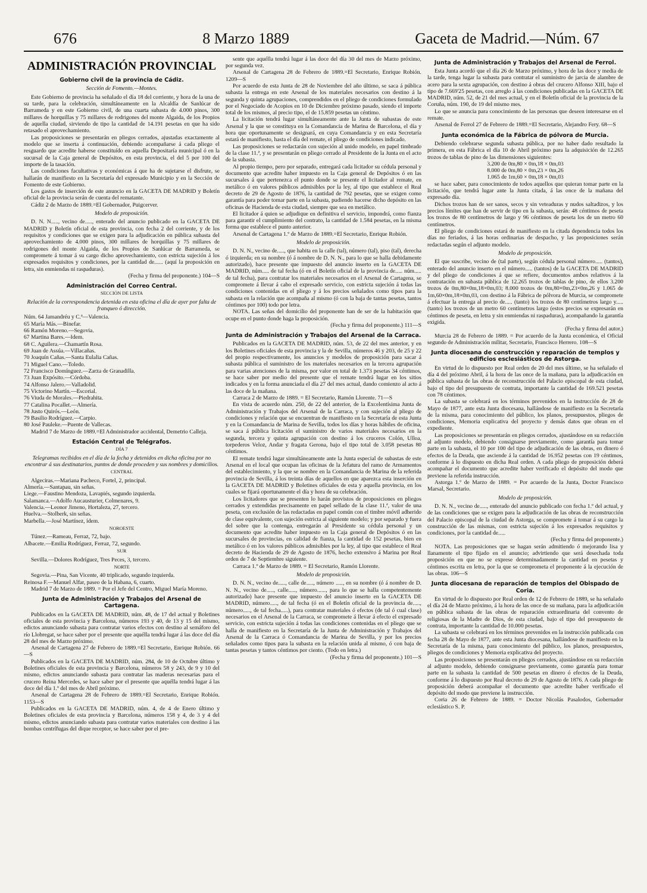676 8 Marzo 1889 Gaceta de Madrid.—Núm. 67
ADMINISTRACIÓN PROVINCIAL
Gobierno civil de la provincia de Cádiz.
Sección de Fomento.—Montes.
Este Gobierno de provincia ha señalado el día 18 del corriente, y hora de la una de su tarde, para la celebración, simultáneamente en la Alcaldía de Sanlúcar de Barrameda y en este Gobierno civil, de una cuarta subasta de 4.000 pinos, 300 millares de horquillas y 75 millares de rodrigones del monte Algaida, de los Propios de aquella ciudad, sirviendo de tipo la cantidad de 14.191 pesetas en que ha sido retasado el aprovechamiento.
Las proposiciones se presentarán en pliegos cerrados, ajustadas exactamente al modelo que se inserta á continuación, debiendo acompañarse á cada pliego el resguardo que acredite haberse constituído en aquella Depositaría municipal ó en la sucursal de la Caja general de Depósitos, en esta provincia, el del 5 por 100 del importe de la tasación.
Las condiciones facultativas y económicas á que ha de sujetarse el disfrute, se hallarán de manifiesto en la Secretaría del expresado Municipio y en la Sección de Fomento de este Gobierno.
Los gastos de inserción de este anuncio en la GACETA DE MADRID y Boletín oficial de la provincia serán de cuenta del rematante.
Cádiz 2 de Marzo de 1889.=El Gobernador, Puigcerver.
Modelo de proposición.
D. N. N....., vecino de....., enterado del anuncio publicado en la GACETA DE MADRID y Boletín oficial de esta provincia, con fecha 2 del corriente, y de los requisitos y condiciones que se exigen para la adjudicación en pública subasta del aprovechamiento de 4.000 pinos, 300 millares de horquillas y 75 millares de rodrigones del monte Algaida, de los Propios de Sanlúcar de Barrameda, se compromete á tomar á su cargo dicho aprovechamiento, con estricta sujeción á los expresados requisitos y condiciones, por la cantidad de...... (aquí la proposición en letra, sin enmiendas ni raspaduras).
(Fecha y firma del proponente.) 104—S
Administración del Correo Central.
SECCIÓN DE LISTA
Relación de la correspondencia detenida en esta oficina el día de ayer por falta de franqueo ó dirección.
Núm. 64 Jamandréu y C.ª—Valencia.
65 María Más.—Binefar.
66 Ramón Moreno.—Segovia.
67 Martina Bares.—Idem.
68 C. Aguilera.—Chamartín Rosa.
69 Juan de Assúa.—Villacañas.
70 Joaquín Cañas.—Santa Eulalia Cañas.
71 Miguel Cano.—Toledo.
72 Francisco Domínguez.—Zarza de Granadilla.
73 Juan Expósito.—Córdoba.
74 Alfonso Jalero.—Valladolid.
75 Victorino Martín.—Escorial.
76 Viuda de Morales.—Piedrahita.
77 Catalina Pocallet.—Almería.
78 Justo Quirós.—León.
79 Basilio Rodríguez.—Carpio.
80 José Pauleke.—Puente de Vallecas.
Madrid 7 de Marzo de 1889.=El Administrador accidental, Demetrio Calleja.
Estación Central de Telégrafos.
DÍA 7
Telegramas recibidos en el día de la fecha y detenidos en dicha oficina por no encontrar á sus destinatarios, puntos de donde proceden y sus nombres y domicilios.
CENTRAL
Algeciras.—Mariana Pacheco, Fortel, 2, principal.
Almería.—Santapau, sin señas.
Liege.—Faustino Mendoza, Lavapiés, segundo izquierda.
Salamanca.—Adolfo Aucausturier, Colmenares, 9.
Valencia.—Leonor Jimeno, Hortaleza, 27, tercero.
Huelva.—Stolberk, sin señas.
Marbella.—José Martínez, ídem.
NOROESTE
Túnez.—Rameau, Ferraz, 72, bajo.
Albacete.—Emilia Rodríguez, Ferraz, 72, segundo.
SUR
Sevilla.—Dolores Rodríguez, Tres Peces, 3, tercero.
NORTE
Segovia.—Pina, San Vicente, 40 triplicado, segundo izquierda.
Reinosa F.—Manuel Alfar, paseo de la Habana, 6, cuarto.
Madrid 7 de Marzo de 1889. = Por el Jefe del Centro, Miguel María Moreno.
Junta de Administración y Trabajos del Arsenal de Cartagena.
Publicados en la GACETA DE MADRID, núm. 48, de 17 del actual y Boletines oficiales de esta provincia y Barcelona, números 193 y 40, de 13 y 15 del mismo, edictos anunciando subasta para contratar varios efectos con destino al semáforo del río Llobregat, se hace saber por el presente que aquélla tendrá lugar á las doce del día 28 del mes de Marzo próximo.
Arsenal de Cartagena 27 de Febrero de 1889.=El Secretario, Enrique Robión. 66—S
Publicados en la GACETA DE MADRID, núm. 284, de 10 de Octubre último y Boletines oficiales de esta provincia y Barcelona, números 58 y 243, de 9 y 10 del mismo, edictos anunciando subasta para contratar las maderas necesarias para el crucero Reina Mercedes, se hace saber por el presente que aquélla tendrá lugar á las doce del día 1.º del mes de Abril próximo.
Arsenal de Cartagena 28 de Febrero de 1889.=El Secretario, Enrique Robión. 1153—S
Publicados en la GACETA DE MADRID, núm. 4, de 4 de Enero último y Boletines oficiales de esta provincia y Barcelona, números 158 y 4, de 3 y 4 del mismo, edictos anunciando subasta para contratar varios materiales con destino á las bombas centrífugas del dique receptor, se hace saber por el pre-
sente que aquélla tendrá lugar á las doce del día 30 del mes de Marzo próximo, por segunda vez.
Arsenal de Cartagena 28 de Febrero de 1889.=El Secretario, Enrique Robión. 1209—S
Por acuerdo de esta Junta de 28 de Noviembre del año último, se saca á pública subasta la entrega en este Arsenal de los materiales necesarios con destino á la segunda y quinta agrupaciones, comprendidos en el pliego de condiciones formulado por el Negociado de Acopios en 10 de Diciembre próximo pasado, siendo el importe total de los mismos, al precio tipo, el de 15.859 pesetas un céntimo.
La licitación tendrá lugar simultáneamente ante la Junta de subastas de este Arsenal y la que se constituya en la Comandancia de Marina de Barcelona, el día y hora que oportunamente se designará, en cuya Comandancia y en esta Secretaría estará de manifiesto, hasta el día del remate, el pliego de condiciones indicado.
Las proposiciones se redactarán con sujeción al unido modelo, en papel timbrado de la clase 11.ª, y se presentarán en pliego cerrado al Presidente de la Junta en el acto de la subasta.
Al propio tiempo, pero por separado, entregará cada licitador su cédula personal y documento que acredite haber impuesto en la Caja general de Depósitos ó en las sucursales á que pertenezca el punto donde se presente el licitador al remate, en metálico ó en valores públicos admisibles por la ley, al tipo que establece el Real decreto de 29 de Agosto de 1876, la cantidad de 792 pesetas, que se exigen como garantía para poder tomar parte en la subasta, pudiendo hacerse dicho depósito en las oficinas de Hacienda de esta ciudad, siempre que sea en metálico.
El licitador á quien se adjudique en definitiva el servicio, impondrá, como fianza para garantir el cumplimiento del contrato, la cantidad de 1.584 pesetas, en la misma forma que establece el punto anterior.
Arsenal de Cartagena 1.º de Marzo de 1889.=El Secretario, Enrique Robión.
Modelo de proposición.
D. N. N., vecino de....., que habita en la calle (tal), número (tal), piso (tal), derecha ó izquierda; en su nombre (ó á nombre de D. N. N., para lo que se halla debidamente autorizado), hace presente que impuesto del anuncio inserto en la GACETA DE MADRID, núm..... de tal fecha (ó en el Boletín oficial de la provincia de..... núm..... de tal fecha), para contratar los materiales necesarios en el Arsenal de Cartagena, se compromete á llevar á cabo el expresado servicio, con estricta sujeción á todas las condiciones contenidas en el pliego y á los precios señalados como tipos para la subasta en la relación que acompaña al mismo (ó con la baja de tantas pesetas, tantos céntimos por 100) todo por letra.
NOTA. Las señas del domicilio del proponente han de ser de la habitación que ocupe en el punto donde haga la proposición.
(Fecha y firma del proponente.) 111—S
Junta de Administración y Trabajos del Arsenal de la Carraca.
Publicados en la GACETA DE MADRID, núm. 53, de 22 del mes anterior, y en los Boletines oficiales de esta provincia y la de Sevilla, números 46 y 203, de 25 y 22 del propio respectivamente, los anuncios y modelos de proposición para sacar á subasta pública el suministro de los materiales necesarios en la tercera agrupación para varias atenciones de la misma, por valor en total de 1.373 pesetas 34 céntimos, se hace saber por medio del presente que el remate tendrá lugar en los sitios indicados y en la forma anunciada el día 27 del mes actual, dando comienzo al acto á las doce de la mañana.
Carraca 2 de Marzo de 1889. = El Secretario, Ramón Llorente. 71—S
En vista de acuerdo núm. 250, de 22 del anterior, de la Excelentísima Junta de Administración y Trabajos del Arsenal de la Carraca, y con sujeción al pliego de condiciones y relación que se encuentran de manifiesto en la Secretaría de esta Junta y en la Comandancia de Marina de Sevilla, todos los días y horas hábiles de oficina, se saca á pública licitación el suministro de varios materiales necesarios en la segunda, tercera y quinta agrupación con destino á los cruceros Colón, Ulloa, torpederos Veloz, Andar y fragata Gerona, bajo el tipo total de 3.058 pesetas 80 céntimos.
El remate tendrá lugar simultáneamente ante la Junta especial de subastas de este Arsenal en el local que ocupan las oficinas de la Jefatura del ramo de Armamentos del establecimiento, y la que se nombre en la Comandancia de Marina de la referida provincia de Sevilla, á los treinta días de aquellos en que aparezca esta inserción en la GACETA DE MADRID y Boletines oficiales de esta y aquella provincia, en los cuales se fijará oportunamente el día y hora de su celebración.
Los licitadores que se presenten lo harán provistos de proposiciones en pliegos cerrados y extendidas precisamente en papel sellado de la clase 11.ª, valor de una peseta, con exclusión de las redactadas en papel común con el timbre móvil adherido de clase equivalente, con sujeción estricta al siguiente modelo; y por separado y fuera del sobre que la contenga, entregarán al Presidente su cédula personal y un documento que acredite haber impuesto en la Caja general de Depósitos ó en las sucursales de provincias, en calidad de fianza, la cantidad de 152 pesetas, bien en metálico ó en los valores públicos admisibles por la ley, al tipo que establece el Real decreto de Hacienda de 29 de Agosto de 1876, hecho extensivo á Marina por Real orden de 7 de Septiembre siguiente.
Carraca 1.º de Marzo de 1889. = El Secretario, Ramón Llorente.
Modelo de proposición.
D. N. N., vecino de....., calle de....., número ....., en su nombre (ó á nombre de D. N. N., vecino de....., calle....., número......, para lo que se halla competentemente autorizado) hace presente que impuesto del anuncio inserto en la GACETA DE MADRID, número....., de tal fecha (ó en el Boletín oficial de la provincia de....., número....., de tal fecha.....), para contratar materiales ó efectos (de tal ó cual clase) necesarios en el Arsenal de la Carraca, se compromete á llevar á efecto el expresado servicio, con estricta sujeción á todas las condiciones contenidas en el pliego que se halla de manifiesto en la Secretaría de la Junta de Administración y Trabajos del Arsenal de la Carraca ó Comandancia de Marina de Sevilla, y por los precios señalados como tipos para la subasta en la relación unida al mismo, ó con baja de tantas pesetas y tantos céntimos por ciento. (Todo en letra.)
(Fecha y firma del proponente.) 101—S
Junta de Administración y Trabajos del Arsenal de Ferrol.
Esta Junta acordó que el día 26 de Marzo próximo, y hora de las doce y media de la tarde, tenga lugar la subasta para contratar el suministro de jarcia de alambre de acero para la sexta agrupación, con destino á obras del crucero Alfonso XIII, bajo el tipo de 7.669'25 pesetas, con arreglo á las condiciones publicadas en la GACETA DE MADRID, núm. 52, de 21 del mes actual, y en el Boletín oficial de la provincia de la Coruña, núm. 190, de 19 del mismo mes.
Lo que se anuncia para conocimiento de las personas que deseen interesarse en el remate.
Arsenal de Ferrol 27 de Febrero de 1889.=El Secretario, Alejandro Fery. 68—S
Junta económica de la Fábrica de pólvora de Murcia.
Debiendo celebrarse segunda subasta pública, por no haber dado resultado la primera, en esta Fábrica el día 10 de Abril próximo para la adquisición de 12.265 trozos de tablas de pino de las dimensiones siguientes:
3.200 de 0m,80 × 0m,18 × 0m,03
8.000 de 0m,80 × 0m,23 × 0m,26
1.065 de 1m,60 × 0m,18 × 0m,03
se hace saber, para conocimiento de todos aquellos que quieran tomar parte en la licitación, que tendrá lugar ante la Junta citada, á las once de la mañana del expresado día.
Dichos trozos han de ser sanos, secos y sin veteaduras y nudos saltadizos, y los precios límites que han de servir de tipo en la subasta, serán: 48 céntimos de peseta los trozos de 80 centímetros de largo y 96 céntimos de peseta los de un metro 60 centímetros.
El pliego de condiciones estará de manifiesto en la citada dependencia todos los días no feriados, á las horas ordinarias de despacho, y las proposiciones serán redactadas según el adjunto modelo.
Modelo de proposición.
El que suscribe, vecino de (tal parte), según cédula personal número..... (tantos), enterado del anuncio inserto en el número..... (tantos) de la GACETA DE MADRID y del pliego de condiciones á que se refiere, documentos ambos relativos á la contratación en subasta pública de 12.265 trozos de tablas de pino, de ellos 3.200 trozos de 0m,80×0m,18×0m,03; 8.000 trozos de 0m,80×0m,23×0m,26 y 1.065 de 1m,60×0m,18×0m,03, con destino á la Fábrica de pólvora de Murcia, se compromete á efectuar la entrega al precio de..... (tanto) los trozos de 80 centímetros largo y..... (tanto) los trozos de un metro 60 centímetros largo (estos precios se expresarán en céntimos de peseta, en letra y sin enmiendas ni raspaduras), acompañando la garantía exigida.
(Fecha y firma del autor.)
Murcia 28 de Febrero de 1889. = Por acuerdo de la Junta económica, el Oficial segundo de Administración militar, Secretario, Francisco Herrero. 108—S
Junta diocesana de construcción y reparación de templos y edificios esclesiásticos de Astorga.
En virtud de lo dispuesto por Real orden de 20 del mes último, se ha señalado el día 4 del próximo Abril, á la hora de las once de la mañana, para la adjudicación en pública subasta de las obras de reconstrucción del Palacio episcopal de esta ciudad, bajo el tipo del presupuesto de contrata, importante la cantidad de 169.521 pesetas con 78 céntimos.
La subasta se celebrará en los términos prevenidos en la instrucción de 28 de Mayo de 1877, ante esta Junta diocesana, hallándose de manifiesto en la Secretaría de la misma, para conocimiento del público, los planos, presupuestos, pliegos de condiciones, Memoria explicativa del proyecto y demás datos que obran en el expediente.
Las proposiciones se presentarán en pliegos cerrados, ajustándose en su redacción al adjunto modelo, debiendo consignarse previamente, como garantía para tomar parte en la subasta, el 10 por 100 del tipo de adjudicación de las obras, en dinero ó efectos de la Deuda, que asciende á la cantidad de 16.952 pesetas con 19 céntimos, conforme á lo dispuesto en dicha Real orden. A cada pliego de proposición deberá acompañar el documento que acredite haber verificado el depósito del modo que previene la referida instrucción.
Astorga 1.º de Marzo de 1889. = Por acuerdo de la Junta, Doctor Francisco Marsal, Secretario.
Modelo de proposición.
D. N. N., vecino de....., enterado del anuncio publicado con fecha 1.º del actual, y de las condiciones que se exigen para la adjudicación de las obras de reconstrucción del Palacio episcopal de la ciudad de Astorga, se compromete á tomar á su cargo la construcción de las mismas, con estricta sujeción á los expresados requisitos y condiciones, por la cantidad de.....
(Fecha y firma del proponente.)
NOTA. Las proposiciones que se hagan serán admitiendo ó mejorando lisa y llanamente el tipo fijado en el anuncio; advirtiendo que será desechada toda proposición en que no se exprese determinadamente la cantidad en pesetas y céntimos escrita en letra, por la que se comprometa el proponente á la ejecución de las obras. 106—S
Junta diocesana de reparación de templos del Obispado de Coria.
En virtud de lo dispuesto por Real orden de 12 de Febrero de 1889, se ha señalado el día 24 de Marzo próximo, á la hora de las once de su mañana, para la adjudicación en pública subasta de las obras de reparación extraordinaria del convento de religiosas de la Madre de Dios, de esta ciudad, bajo el tipo del presupuesto de contrata, importante la cantidad de 10.000 pesetas.
La subasta se celebrará en los términos prevenidos en la instrucción publicada con fecha 28 de Mayo de 1877, ante esta Junta diocesana, hallándose de manifiesto en la Secretaría de la misma, para conocimiento del público, los planos, presupuestos, pliegos de condiciones y Memoria explicativa del proyecto.
Las proposiciones se presentarán en pliegos cerrados, ajustándose en su redacción al adjunto modelo, debiendo consignarse previamente, como garantía para tomar parte en la subasta la cantidad de 500 pesetas en dinero ó efectos de la Deuda, conforme á lo dispuesto por Real decreto de 29 de Agosto de 1876. A cada pliego de proposición deberá acompañar el documento que acredite haber verificado el depósito del modo que previene la instrucción.
Coria 26 de Febrero de 1889. = Doctor Nicolás Pasalodos, Gobernador eclesiástico S. P.